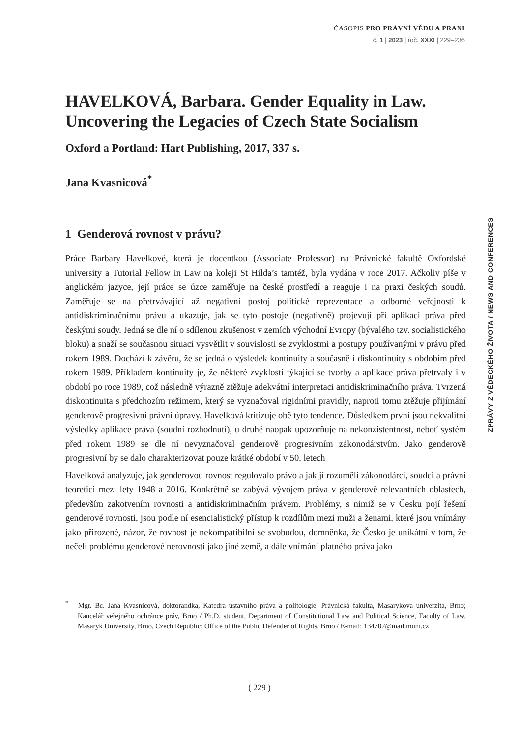ČASOPIS PRO PRÁVNÍ VĚDU A PRAXI
č. 1 | 2023 | roč. XXXI | 229–236
ZPRÁVY Z VĚDECKÉHO ŽIVOTA / NEWS AND CONFERENCES
HAVELKOVÁ, Barbara. Gender Equality in Law. Uncovering the Legacies of Czech State Socialism
Oxford a Portland: Hart Publishing, 2017, 337 s.
Jana Kvasnicová<sup>*</sup>
1 Genderová rovnost v právu?
Práce Barbary Havelkové, která je docentkou (Associate Professor) na Právnické fakultě Oxfordské university a Tutorial Fellow in Law na koleji St Hilda’s tamtéž, byla vydána v roce 2017. Ačkoliv píše v anglickém jazyce, její práce se úzce zaměřuje na české prostředí a reaguje i na praxi českých soudů. Zaměřuje se na přetrvávající až negativní postoj politické reprezentace a odborné veřejnosti k antidiskriminačnímu právu a ukazuje, jak se tyto postoje (negativně) projevují při aplikaci práva před českými soudy. Jedná se dle ní o sdílenou zkušenost v zemích východní Evropy (bývalého tzv. socialistického bloku) a snaží se současnou situaci vysvětlit v souvislosti se zvyklostmi a postupy používanými v právu před rokem 1989. Dochází k závěru, že se jedná o výsledek kontinuity a současně i diskontinuity s obdobím před rokem 1989. Příkladem kontinuity je, že některé zvyklosti týkající se tvorby a aplikace práva přetrvaly i v období po roce 1989, což následně výrazně ztěžuje adekvátní interpretaci antidiskriminačního práva. Tvrzená diskontinuita s předchozím režimem, který se vyznačoval rigidními pravidly, naproti tomu ztěžuje přijímání genderově progresivní právní úpravy. Havelková kritizuje obě tyto tendence. Důsledkem první jsou nekvalitní výsledky aplikace práva (soudní rozhodnutí), u druhé naopak upozorňuje na nekonzistentnost, neboť systém před rokem 1989 se dle ní nevyznačoval genderově progresivním zákonodárstvím. Jako genderově progresivní by se dalo charakterizovat pouze krátké období v 50. letech
Havelková analyzuje, jak genderovou rovnost regulovalo právo a jak jí rozuměli zákonodárci, soudci a právní teoretici mezi lety 1948 a 2016. Konkrétně se zabývá vývojem práva v genderově relevantních oblastech, především zakotvením rovnosti a antidiskriminačním právem. Problémy, s nimiž se v Česku pojí řešení genderové rovnosti, jsou podle ní esencialistický přístup k rozdílům mezi muži a ženami, které jsou vnímány jako přirozené, názor, že rovnost je nekompatibilní se svobodou, domněnka, že Česko je unikátní v tom, že nečelí problému genderové nerovnosti jako jiné země, a dále vnímání platného práva jako
<sup>*</sup> Mgr. Bc. Jana Kvasnicová, doktorandka, Katedra ústavního práva a politologie, Právnická fakulta, Masarykova univerzita, Brno; Kancelář veřejného ochránce práv, Brno / Ph.D. student, Department of Constitutional Law and Political Science, Faculty of Law, Masaryk University, Brno, Czech Republic; Office of the Public Defender of Rights, Brno / E-mail: 134702@mail.muni.cz
( 229 )